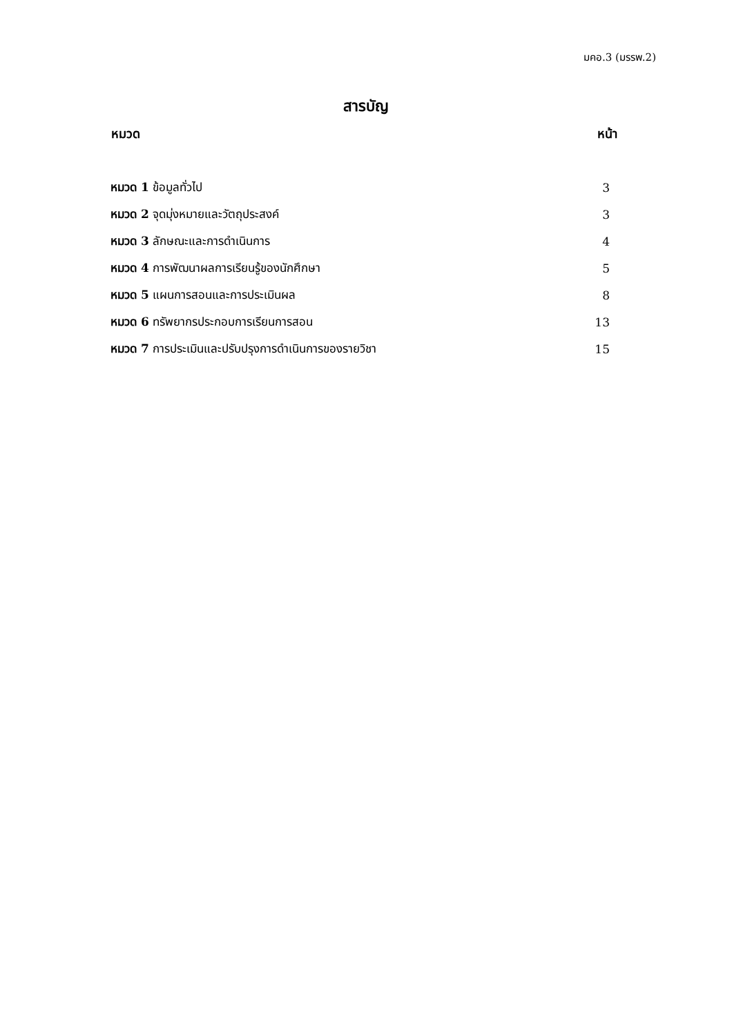มคอ.3 (มรรพ.2)
สารบัญ
| หมวด | หน้า |
| --- | --- |
| หมวด 1 ข้อมูลทั่วไป | 3 |
| หมวด 2 จุดมุ่งหมายและวัตถุประสงค์ | 3 |
| หมวด 3 ลักษณะและการดำเนินการ | 4 |
| หมวด 4 การพัฒนาผลการเรียนรู้ของนักศึกษา | 5 |
| หมวด 5 แผนการสอนและการประเมินผล | 8 |
| หมวด 6 ทรัพยากรประกอบการเรียนการสอน | 13 |
| หมวด 7 การประเมินและปรับปรุงการดำเนินการของรายวิชา | 15 |